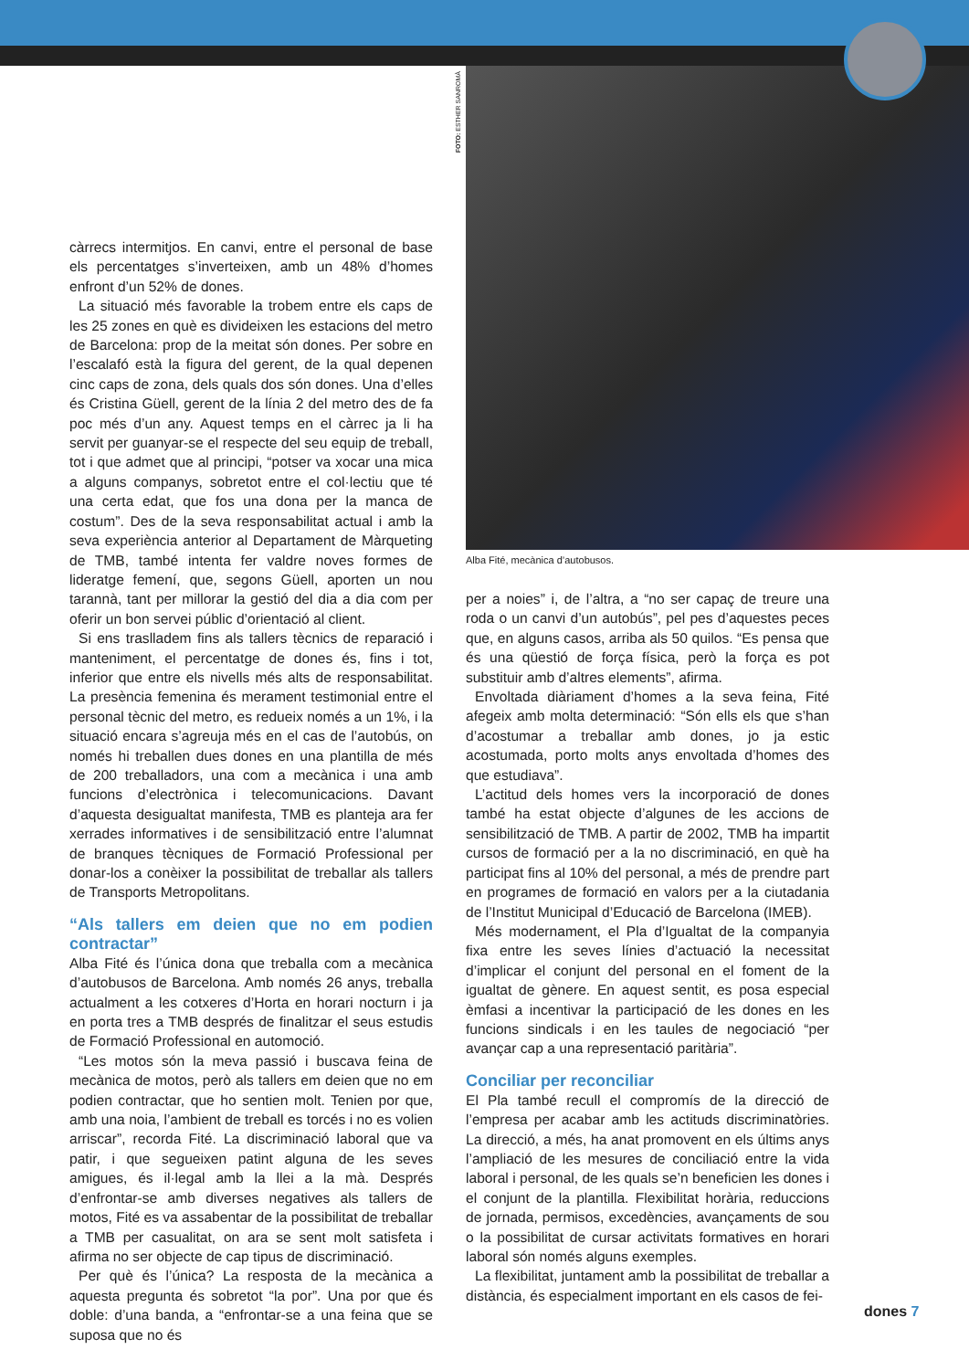FOTO: ESTHER SANROMÀ
càrrecs intermitjos. En canvi, entre el personal de base els percentatges s’inverteixen, amb un 48% d’homes enfront d’un 52% de dones.
La situació més favorable la trobem entre els caps de les 25 zones en què es divideixen les estacions del metro de Barcelona: prop de la meitat són dones. Per sobre en l’escalafó està la figura del gerent, de la qual depenen cinc caps de zona, dels quals dos són dones. Una d’elles és Cristina Güell, gerent de la línia 2 del metro des de fa poc més d’un any. Aquest temps en el càrrec ja li ha servit per guanyar-se el respecte del seu equip de treball, tot i que admet que al principi, “potser va xocar una mica a alguns companys, sobretot entre el col·lectiu que té una certa edat, que fos una dona per la manca de costum”. Des de la seva responsabilitat actual i amb la seva experiència anterior al Departament de Màrqueting de TMB, també intenta fer valdre noves formes de lideratge femení, que, segons Güell, aporten un nou tarannà, tant per millorar la gestió del dia a dia com per oferir un bon servei públic d’orientació al client.
Si ens traslladem fins als tallers tècnics de reparació i manteniment, el percentatge de dones és, fins i tot, inferior que entre els nivells més alts de responsabilitat. La presència femenina és merament testimonial entre el personal tècnic del metro, es redueix només a un 1%, i la situació encara s’agreuja més en el cas de l’autobús, on només hi treballen dues dones en una plantilla de més de 200 treballadors, una com a mecànica i una amb funcions d’electrònica i telecomunicacions. Davant d’aquesta desigualtat manifesta, TMB es planteja ara fer xerrades informatives i de sensibilització entre l’alumnat de branques tècniques de Formació Professional per donar-los a conèixer la possibilitat de treballar als tallers de Transports Metropolitans.
“Als tallers em deien que no em podien contractar”
Alba Fité és l’única dona que treballa com a mecànica d’autobusos de Barcelona. Amb només 26 anys, treballa actualment a les cotxeres d’Horta en horari nocturn i ja en porta tres a TMB després de finalitzar el seus estudis de Formació Professional en automoció.
“Les motos són la meva passió i buscava feina de mecànica de motos, però als tallers em deien que no em podien contractar, que ho sentien molt. Tenien por que, amb una noia, l’ambient de treball es torcés i no es volien arriscar”, recorda Fité. La discriminació laboral que va patir, i que segueixen patint alguna de les seves amigues, és il·legal amb la llei a la mà. Després d’enfrontar-se amb diverses negatives als tallers de motos, Fité es va assabentar de la possibilitat de treballar a TMB per casualitat, on ara se sent molt satisfeta i afirma no ser objecte de cap tipus de discriminació.
Per què és l’única? La resposta de la mecànica a aquesta pregunta és sobretot “la por”. Una por que és doble: d’una banda, a “enfrontar-se a una feina que se suposa que no és
Alba Fité, mecànica d’autobusos.
per a noies” i, de l’altra, a “no ser capaç de treure una roda o un canvi d’un autobús”, pel pes d’aquestes peces que, en alguns casos, arriba als 50 quilos. “Es pensa que és una qüestió de força física, però la força es pot substituir amb d’altres elements”, afirma.
Envoltada diàriament d’homes a la seva feina, Fité afegeix amb molta determinació: “Són ells els que s’han d’acostumar a treballar amb dones, jo ja estic acostumada, porto molts anys envoltada d’homes des que estudiava”.
L’actitud dels homes vers la incorporació de dones també ha estat objecte d’algunes de les accions de sensibilització de TMB. A partir de 2002, TMB ha impartit cursos de formació per a la no discriminació, en què ha participat fins al 10% del personal, a més de prendre part en programes de formació en valors per a la ciutadania de l’Institut Municipal d’Educació de Barcelona (IMEB).
Més modernament, el Pla d’Igualtat de la companyia fixa entre les seves línies d’actuació la necessitat d’implicar el conjunt del personal en el foment de la igualtat de gènere. En aquest sentit, es posa especial èmfasi a incentivar la participació de les dones en les funcions sindicals i en les taules de negociació “per avançar cap a una representació paritària”.
Conciliar per reconciliar
El Pla també recull el compromís de la direcció de l’empresa per acabar amb les actituds discriminatòries. La direcció, a més, ha anat promovent en els últims anys l’ampliació de les mesures de conciliació entre la vida laboral i personal, de les quals se’n beneficien les dones i el conjunt de la plantilla. Flexibilitat horària, reduccions de jornada, permisos, excedències, avançaments de sou o la possibilitat de cursar activitats formatives en horari laboral són només alguns exemples.
La flexibilitat, juntament amb la possibilitat de treballar a distància, és especialment important en els casos de fei-
dones 7